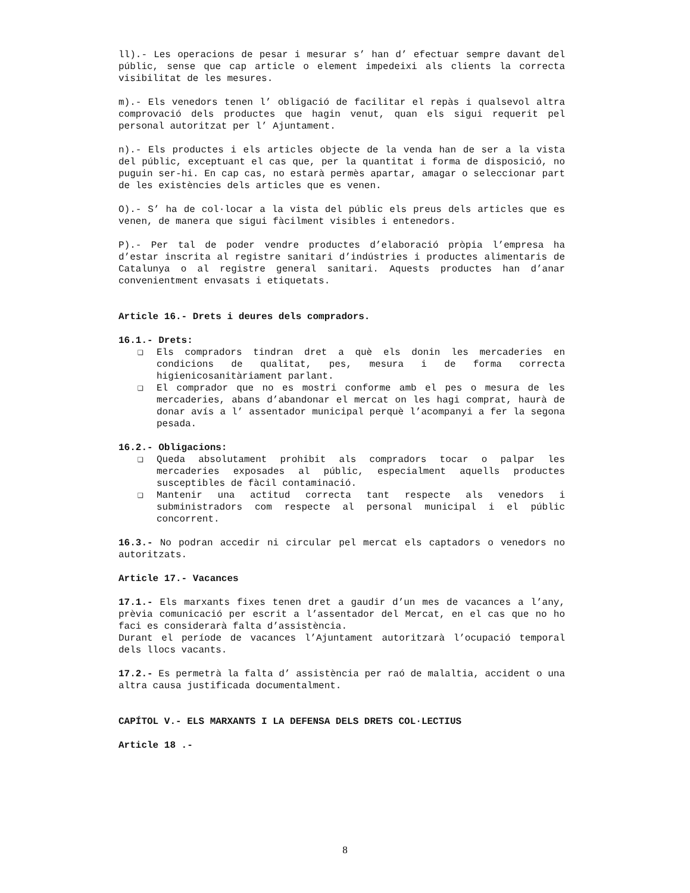ll).- Les operacions de pesar i mesurar s’ han d’ efectuar sempre davant del públic, sense que cap article o element impedeixi als clients la correcta visibilitat de les mesures.
m).- Els venedors tenen l’ obligació de facilitar el repàs i qualsevol altra comprovació dels productes que hagin venut, quan els sigui requerit pel personal autoritzat per l’ Ajuntament.
n).- Els productes i els articles objecte de la venda han de ser a la vista del públic, exceptuant el cas que, per la quantitat i forma de disposició, no puguin ser-hi. En cap cas, no estarà permès apartar, amagar o seleccionar part de les existències dels articles que es venen.
O).- S’ ha de col·locar a la vista del públic els preus dels articles que es venen, de manera que sigui fàcilment visibles i entenedors.
P).- Per tal de poder vendre productes d’elaboració pròpia l’empresa ha d’estar inscrita al registre sanitari d’indústries i productes alimentaris de Catalunya o al registre general sanitari. Aquests productes han d’anar convenientment envasats i etiquetats.
Article 16.- Drets i deures dels compradors.
16.1.- Drets:
❑ Els compradors tindran dret a què els donin les mercaderies en condicions de qualitat, pes, mesura i de forma correcta higienicosanitàriament parlant.
❑ El comprador que no es mostri conforme amb el pes o mesura de les mercaderies, abans d’abandonar el mercat on les hagi comprat, haurà de donar avís a l’ assentador municipal perquè l’acompanyi a fer la segona pesada.
16.2.- Obligacions:
❑ Queda absolutament prohibit als compradors tocar o palpar les mercaderies exposades al públic, especialment aquells productes susceptibles de fàcil contaminació.
❑ Mantenir una actitud correcta tant respecte als venedors i subministradors com respecte al personal municipal i el públic concorrent.
16.3.- No podran accedir ni circular pel mercat els captadors o venedors no autoritzats.
Article 17.- Vacances
17.1.- Els marxants fixes tenen dret a gaudir d’un mes de vacances a l’any, prèvia comunicació per escrit a l’assentador del Mercat, en el cas que no ho faci es considerarà falta d’assistència.
Durant el període de vacances l’Ajuntament autoritzarà l’ocupació temporal dels llocs vacants.
17.2.- Es permetrà la falta d’ assistència per raó de malaltia, accident o una altra causa justificada documentalment.
CAPÍTOL V.- ELS MARXANTS I LA DEFENSA DELS DRETS COL·LECTIUS
Article 18 .-
8